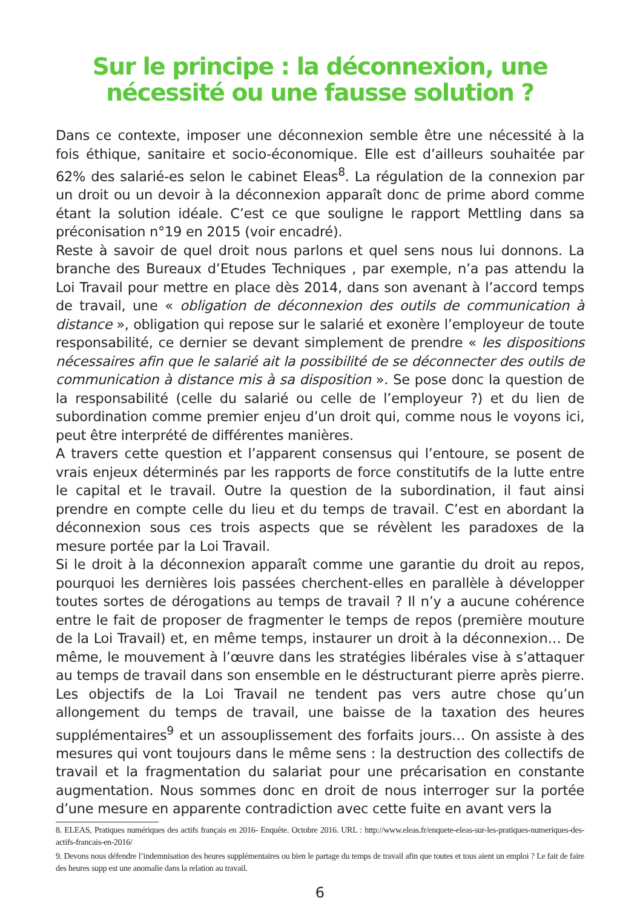Sur le principe : la déconnexion, une
nécessité ou une fausse solution ?
Dans ce contexte, imposer une déconnexion semble être une nécessité à la fois éthique, sanitaire et socio-économique. Elle est d’ailleurs souhaitée par 62% des salarié-es selon le cabinet Eleas<sup>8</sup>. La régulation de la connexion par un droit ou un devoir à la déconnexion apparaît donc de prime abord comme étant la solution idéale. C’est ce que souligne le rapport Mettling dans sa préconisation n°19 en 2015 (voir encadré).
Reste à savoir de quel droit nous parlons et quel sens nous lui donnons. La branche des Bureaux d’Etudes Techniques , par exemple, n’a pas attendu la Loi Travail pour mettre en place dès 2014, dans son avenant à l’accord temps de travail, une « obligation de déconnexion des outils de communication à distance », obligation qui repose sur le salarié et exonère l’employeur de toute responsabilité, ce dernier se devant simplement de prendre « les dispositions nécessaires afin que le salarié ait la possibilité de se déconnecter des outils de communication à distance mis à sa disposition ». Se pose donc la question de la responsabilité (celle du salarié ou celle de l’employeur ?) et du lien de subordination comme premier enjeu d’un droit qui, comme nous le voyons ici, peut être interprété de différentes manières.
A travers cette question et l’apparent consensus qui l’entoure, se posent de vrais enjeux déterminés par les rapports de force constitutifs de la lutte entre le capital et le travail. Outre la question de la subordination, il faut ainsi prendre en compte celle du lieu et du temps de travail. C’est en abordant la déconnexion sous ces trois aspects que se révèlent les paradoxes de la mesure portée par la Loi Travail.
Si le droit à la déconnexion apparaît comme une garantie du droit au repos, pourquoi les dernières lois passées cherchent-elles en parallèle à développer toutes sortes de dérogations au temps de travail ? Il n’y a aucune cohérence entre le fait de proposer de fragmenter le temps de repos (première mouture de la Loi Travail) et, en même temps, instaurer un droit à la déconnexion… De même, le mouvement à l’œuvre dans les stratégies libérales vise à s’attaquer au temps de travail dans son ensemble en le déstructurant pierre après pierre. Les objectifs de la Loi Travail ne tendent pas vers autre chose qu’un allongement du temps de travail, une baisse de la taxation des heures supplémentaires<sup>9</sup> et un assouplissement des forfaits jours… On assiste à des mesures qui vont toujours dans le même sens : la destruction des collectifs de travail et la fragmentation du salariat pour une précarisation en constante augmentation. Nous sommes donc en droit de nous interroger sur la portée d’une mesure en apparente contradiction avec cette fuite en avant vers la
8. ELEAS, Pratiques numériques des actifs français en 2016- Enquête. Octobre 2016. URL : http://www.eleas.fr/enquete-eleas-sur-les-pratiques-numeriques-des-actifs-francais-en-2016/
9. Devons nous défendre l’indemnisation des heures supplémentaires ou bien le partage du temps de travail afin que toutes et tous aient un emploi ? Le fait de faire des heures supp est une anomalie dans la relation au travail.
6